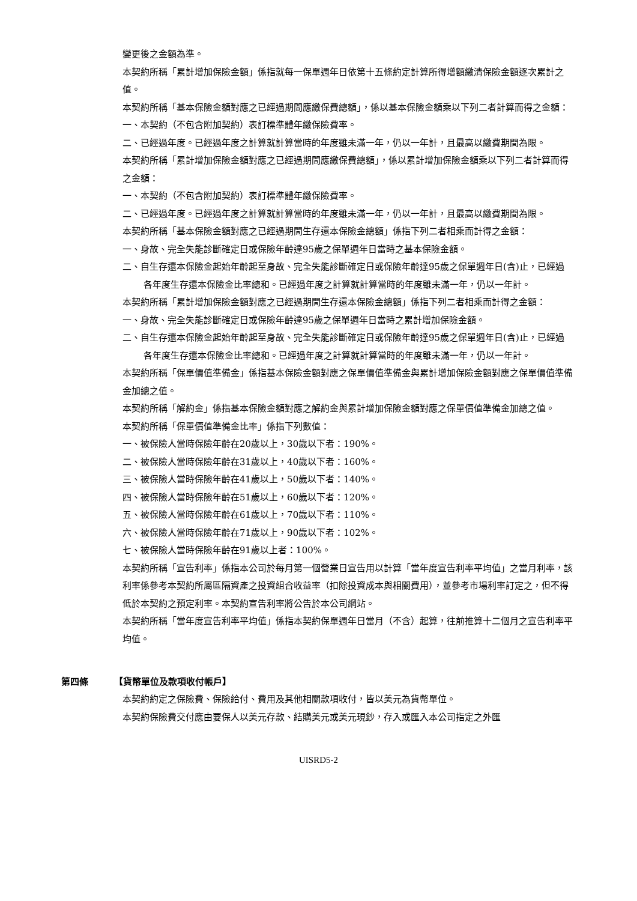變更後之金額為準。
本契約所稱「累計增加保險金額」係指就每一保單週年日依第十五條約定計算所得增額繳清保險金額逐次累計之值。
本契約所稱「基本保險金額對應之已經過期間應繳保費總額」，係以基本保險金額乘以下列二者計算而得之金額：
一、本契約（不包含附加契約）表訂標準體年繳保險費率。
二、已經過年度。已經過年度之計算就計算當時的年度雖未滿一年，仍以一年計，且最高以繳費期間為限。
本契約所稱「累計增加保險金額對應之已經過期間應繳保費總額」，係以累計增加保險金額乘以下列二者計算而得之金額：
一、本契約（不包含附加契約）表訂標準體年繳保險費率。
二、已經過年度。已經過年度之計算就計算當時的年度雖未滿一年，仍以一年計，且最高以繳費期間為限。
本契約所稱「基本保險金額對應之已經過期間生存還本保險金總額」係指下列二者相乘而計得之金額：
一、身故、完全失能診斷確定日或保險年齡達95歲之保單週年日當時之基本保險金額。
二、自生存還本保險金起始年齡起至身故、完全失能診斷確定日或保險年齡達95歲之保單週年日(含)止，已經過各年度生存還本保險金比率總和。已經過年度之計算就計算當時的年度雖未滿一年，仍以一年計。
本契約所稱「累計增加保險金額對應之已經過期間生存還本保險金總額」係指下列二者相乘而計得之金額：
一、身故、完全失能診斷確定日或保險年齡達95歲之保單週年日當時之累計增加保險金額。
二、自生存還本保險金起始年齡起至身故、完全失能診斷確定日或保險年齡達95歲之保單週年日(含)止，已經過各年度生存還本保險金比率總和。已經過年度之計算就計算當時的年度雖未滿一年，仍以一年計。
本契約所稱「保單價值準備金」係指基本保險金額對應之保單價值準備金與累計增加保險金額對應之保單價值準備金加總之值。
本契約所稱「解約金」係指基本保險金額對應之解約金與累計增加保險金額對應之保單價值準備金加總之值。
本契約所稱「保單價值準備金比率」係指下列數值：
一、被保險人當時保險年齡在20歲以上，30歲以下者：190%。
二、被保險人當時保險年齡在31歲以上，40歲以下者：160%。
三、被保險人當時保險年齡在41歲以上，50歲以下者：140%。
四、被保險人當時保險年齡在51歲以上，60歲以下者：120%。
五、被保險人當時保險年齡在61歲以上，70歲以下者：110%。
六、被保險人當時保險年齡在71歲以上，90歲以下者：102%。
七、被保險人當時保險年齡在91歲以上者：100%。
本契約所稱「宣告利率」係指本公司於每月第一個營業日宣告用以計算「當年度宣告利率平均值」之當月利率，該利率係參考本契約所屬區隔資產之投資組合收益率（扣除投資成本與相關費用），並參考市場利率訂定之，但不得低於本契約之預定利率。本契約宣告利率將公告於本公司網站。
本契約所稱「當年度宣告利率平均值」係指本契約保單週年日當月（不含）起算，往前推算十二個月之宣告利率平均值。
第四條 【貨幣單位及款項收付帳戶】
本契約約定之保險費、保險給付、費用及其他相關款項收付，皆以美元為貨幣單位。
本契約保險費交付應由要保人以美元存款、結購美元或美元現鈔，存入或匯入本公司指定之外匯
UISRD5-2